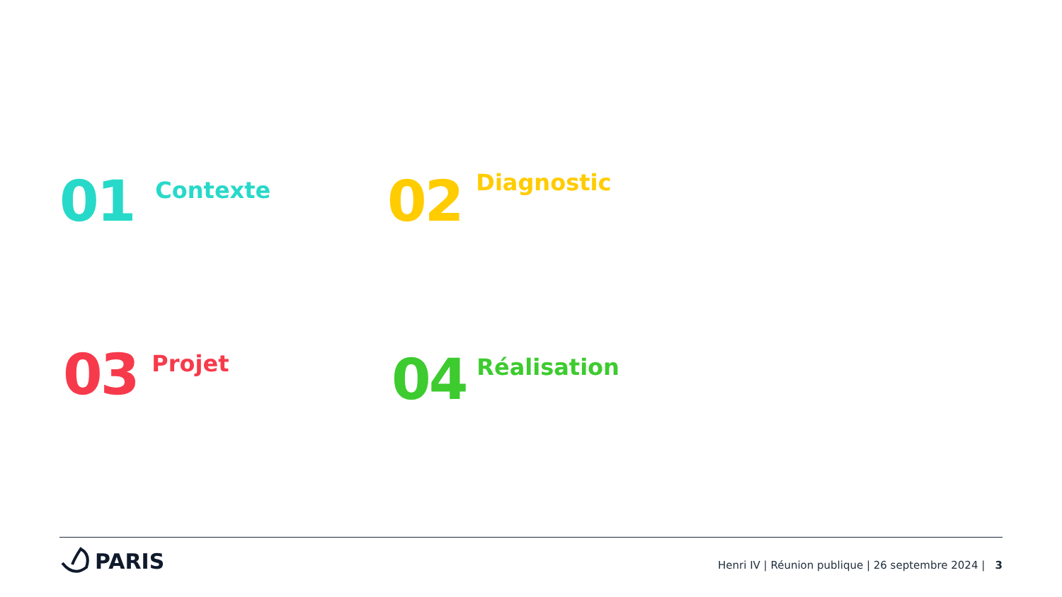01 Contexte 02 Diagnostic
03 Projet 04 Réalisation
PARIS
Henri IV | Réunion publique | 26 septembre 2024 | 3